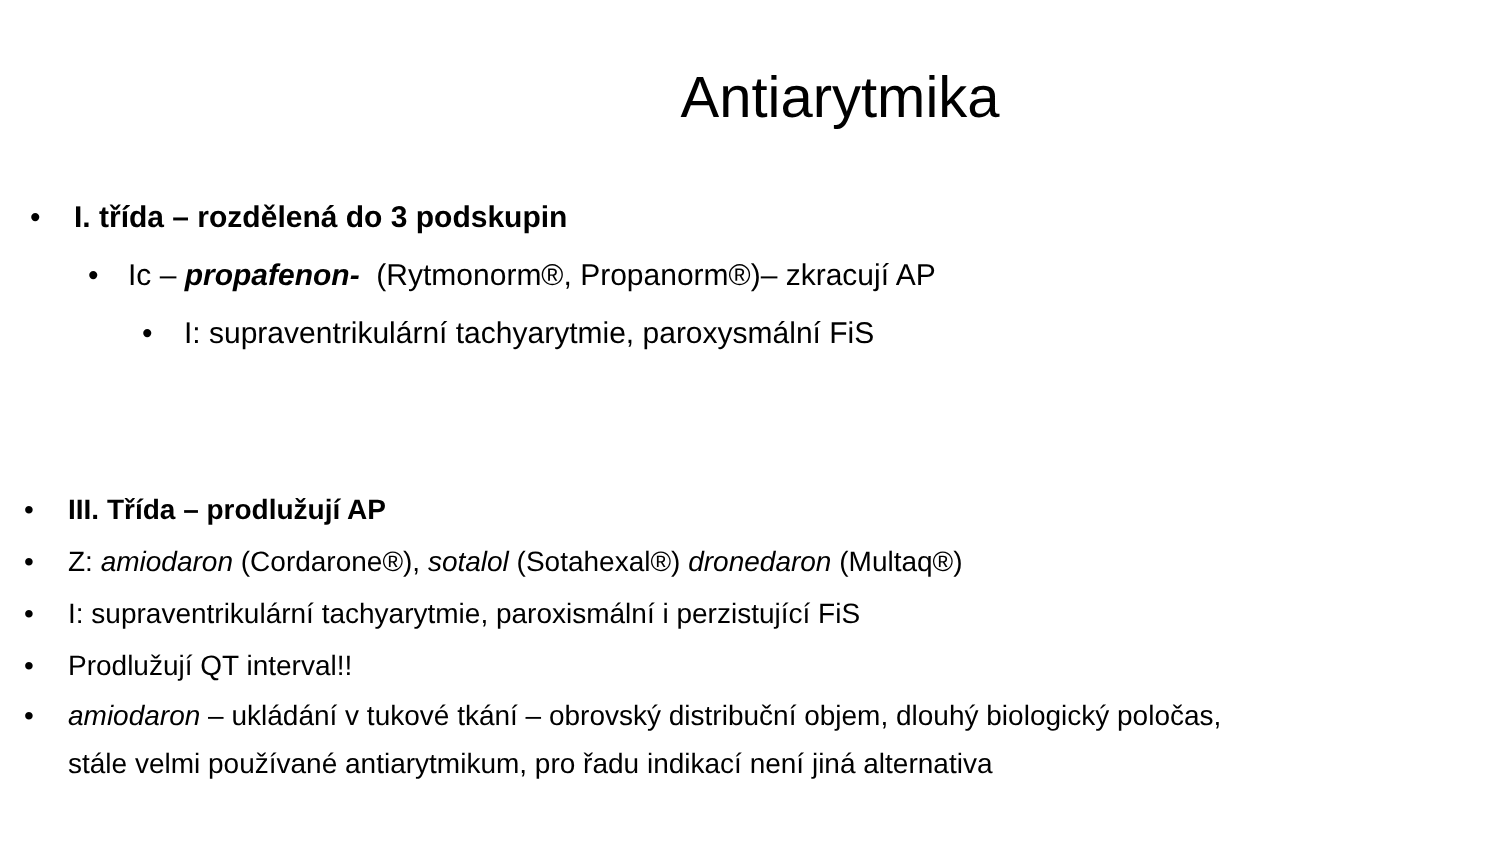Antiarytmika
• I. třída – rozdělená do 3 podskupin
• Ic – propafenon- (Rytmonorm®, Propanorm®)– zkracují AP
• I: supraventrikulární tachyarytmie, paroxysmální FiS
• III. Třída – prodlužují AP
• Z: amiodaron (Cordarone®), sotalol (Sotahexal®) dronedaron (Multaq®)
• I: supraventrikulární tachyarytmie, paroxismální i perzistující FiS
• Prodlužují QT interval!!
• amiodaron – ukládání v tukové tkání – obrovský distribuční objem, dlouhý biologický poločas,
stále velmi používané antiarytmikum, pro řadu indikací není jiná alternativa